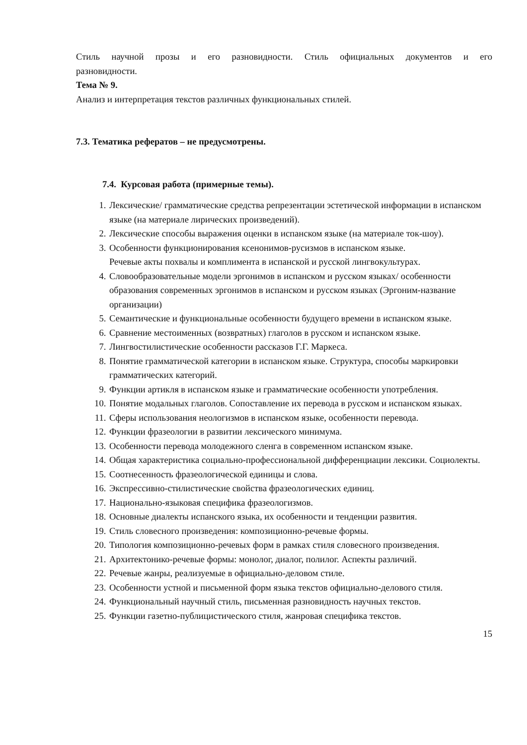Стиль научной прозы и его разновидности. Стиль официальных документов и его разновидности.
Тема № 9.
Анализ и интерпретация текстов различных функциональных стилей.
7.3. Тематика рефератов – не предусмотрены.
7.4. Курсовая работа (примерные темы).
1. Лексические/ грамматические средства репрезентации эстетической информации в испанском языке (на материале лирических произведений).
2. Лексические способы выражения оценки в испанском языке (на материале ток-шоу).
3. Особенности функционирования ксенонимов-русизмов в испанском языке.
Речевые акты похвалы и комплимента в испанской и русской лингвокультурах.
4. Словообразовательные модели эргонимов в испанском и русском языках/ особенности образования современных эргонимов в испанском и русском языках (Эргоним-название организации)
5. Семантические и функциональные особенности будущего времени в испанском языке.
6. Сравнение местоименных (возвратных) глаголов в русском и испанском языке.
7. Лингвостилистические особенности рассказов Г.Г. Маркеса.
8. Понятие грамматической категории в испанском языке. Структура, способы маркировки грамматических категорий.
9. Функции артикля в испанском языке и грамматические особенности употребления.
10. Понятие модальных глаголов. Сопоставление их перевода в русском и испанском языках.
11. Сферы использования неологизмов в испанском языке, особенности перевода.
12. Функции фразеологии в развитии лексического минимума.
13. Особенности перевода молодежного сленга в современном испанском языке.
14. Общая характеристика социально-профессиональной дифференциации лексики. Социолекты.
15. Соотнесенность фразеологической единицы и слова.
16. Экспрессивно-стилистические свойства фразеологических единиц.
17. Национально-языковая специфика фразеологизмов.
18. Основные диалекты испанского языка, их особенности и тенденции развития.
19. Стиль словесного произведения: композиционно-речевые формы.
20. Типология композиционно-речевых форм в рамках стиля словесного произведения.
21. Архитектонико-речевые формы: монолог, диалог, полилог. Аспекты различий.
22. Речевые жанры, реализуемые в официально-деловом стиле.
23. Особенности устной и письменной форм языка текстов официально-делового стиля.
24. Функциональный научный стиль, письменная разновидность научных текстов.
25. Функции газетно-публицистического стиля, жанровая специфика текстов.
15